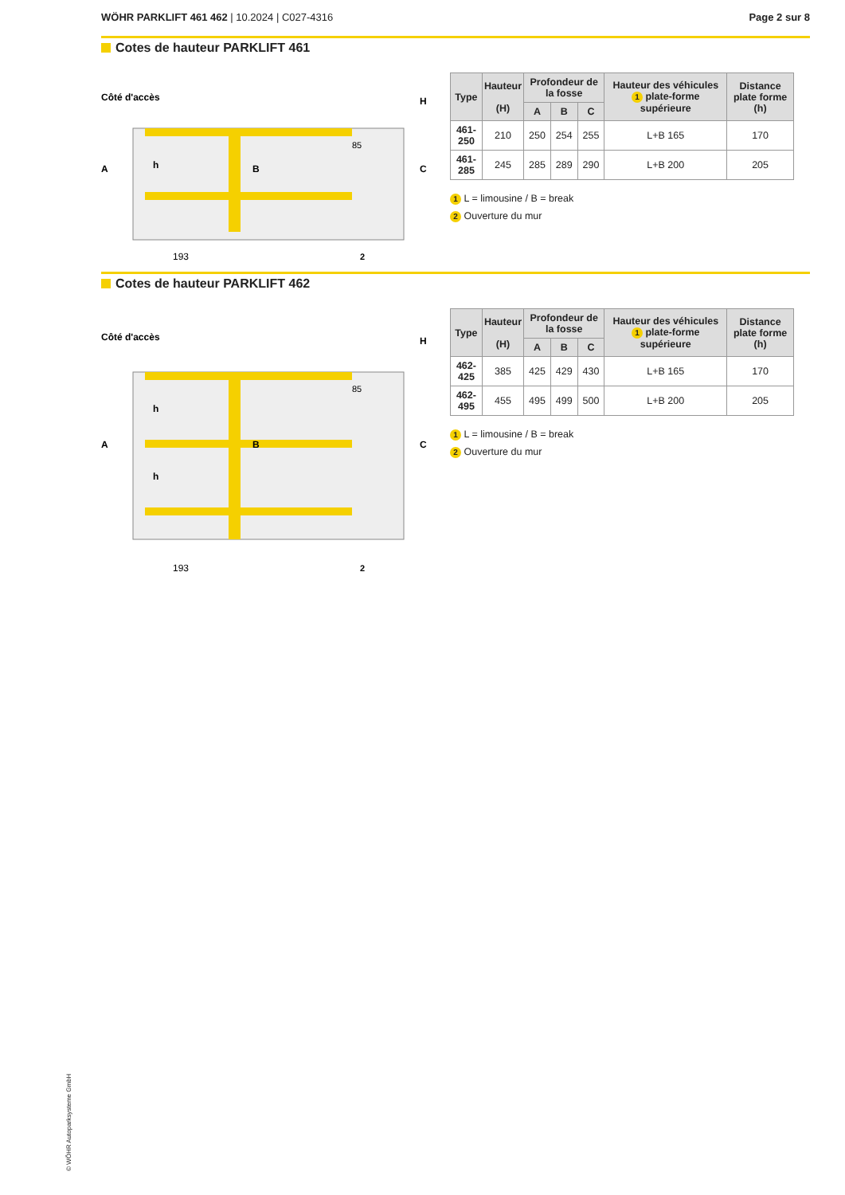WÖHR PARKLIFT 461 462 | 10.2024 | C027-4316
Page 2 sur 8
Cotes de hauteur PARKLIFT 461
Côté d'accès
A
C
H
h
B
85
193
2
| Type | Hauteur (H) | Profondeur de la fosse | | | Hauteur des véhicules 1 plate-forme supérieure | Distance plate forme (h) |
| --- | --- | --- | --- | --- | --- | --- |
| | | A | B | C | | |
| 461-250 | 210 | 250 | 254 | 255 | L+B 165 | 170 |
| 461-285 | 245 | 285 | 289 | 290 | L+B 200 | 205 |
1 L = limousine / B = break
2 Ouverture du mur
Cotes de hauteur PARKLIFT 462
Côté d'accès
A
C
H
h
h
B
85
193
2
| Type | Hauteur (H) | Profondeur de la fosse | | | Hauteur des véhicules 1 plate-forme supérieure | Distance plate forme (h) |
| --- | --- | --- | --- | --- | --- | --- |
| | | A | B | C | | |
| 462-425 | 385 | 425 | 429 | 430 | L+B 165 | 170 |
| 462-495 | 455 | 495 | 499 | 500 | L+B 200 | 205 |
1 L = limousine / B = break
2 Ouverture du mur
© WÖHR Autoparksysteme GmbH